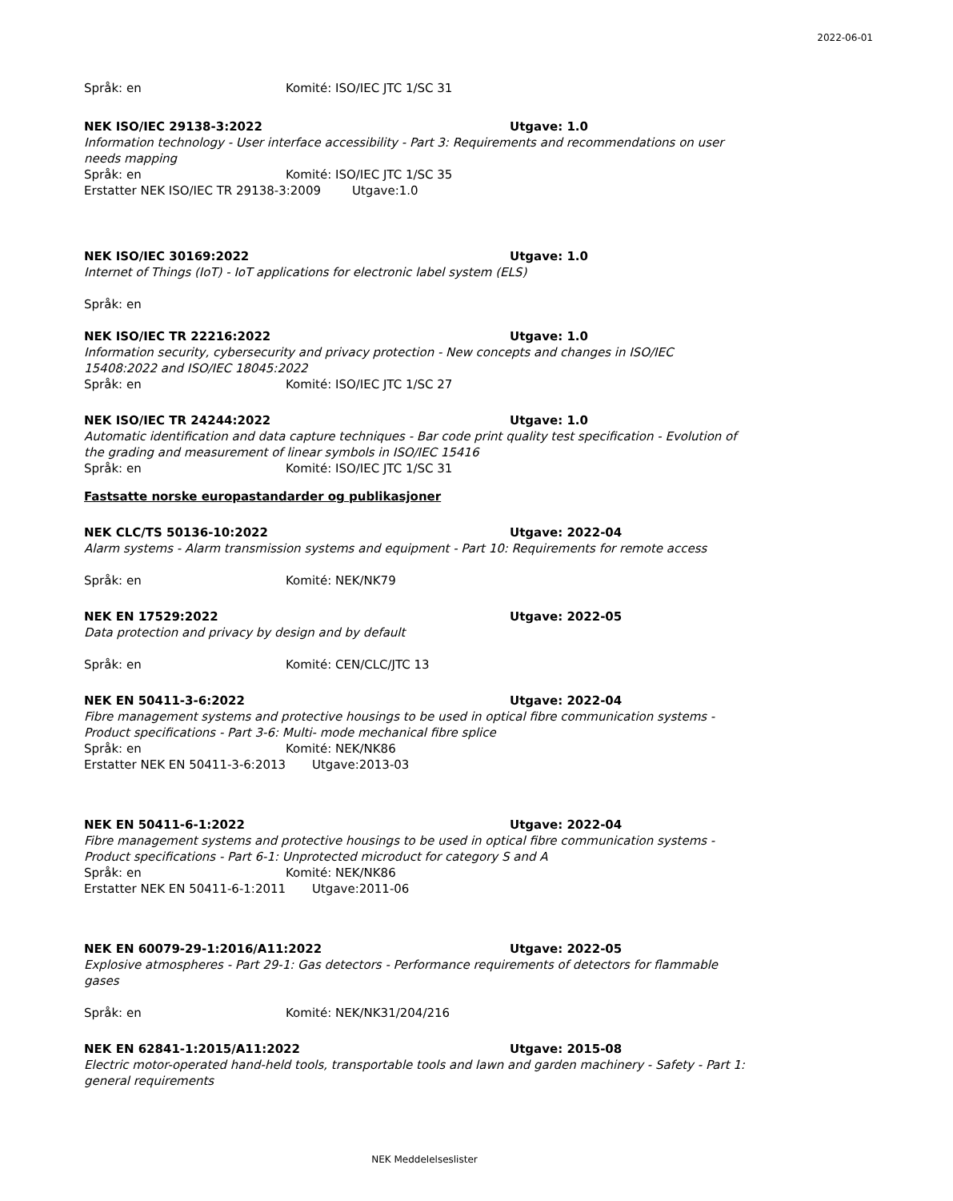2022-06-01
Språk: en Komité: ISO/IEC JTC 1/SC 31
NEK ISO/IEC 29138-3:2022 Utgave: 1.0
Information technology - User interface accessibility - Part 3: Requirements and recommendations on user needs mapping
Språk: en Komité: ISO/IEC JTC 1/SC 35
Erstatter NEK ISO/IEC TR 29138-3:2009 Utgave:1.0
NEK ISO/IEC 30169:2022 Utgave: 1.0
Internet of Things (IoT) - IoT applications for electronic label system (ELS)
Språk: en
NEK ISO/IEC TR 22216:2022 Utgave: 1.0
Information security, cybersecurity and privacy protection - New concepts and changes in ISO/IEC 15408:2022 and ISO/IEC 18045:2022
Språk: en Komité: ISO/IEC JTC 1/SC 27
NEK ISO/IEC TR 24244:2022 Utgave: 1.0
Automatic identification and data capture techniques - Bar code print quality test specification - Evolution of the grading and measurement of linear symbols in ISO/IEC 15416
Språk: en Komité: ISO/IEC JTC 1/SC 31
Fastsatte norske europastandarder og publikasjoner
NEK CLC/TS 50136-10:2022 Utgave: 2022-04
Alarm systems - Alarm transmission systems and equipment - Part 10: Requirements for remote access
Språk: en Komité: NEK/NK79
NEK EN 17529:2022 Utgave: 2022-05
Data protection and privacy by design and by default
Språk: en Komité: CEN/CLC/JTC 13
NEK EN 50411-3-6:2022 Utgave: 2022-04
Fibre management systems and protective housings to be used in optical fibre communication systems - Product specifications - Part 3-6: Multi- mode mechanical fibre splice
Språk: en Komité: NEK/NK86
Erstatter NEK EN 50411-3-6:2013 Utgave:2013-03
NEK EN 50411-6-1:2022 Utgave: 2022-04
Fibre management systems and protective housings to be used in optical fibre communication systems - Product specifications - Part 6-1: Unprotected microduct for category S and A
Språk: en Komité: NEK/NK86
Erstatter NEK EN 50411-6-1:2011 Utgave:2011-06
NEK EN 60079-29-1:2016/A11:2022 Utgave: 2022-05
Explosive atmospheres - Part 29-1: Gas detectors - Performance requirements of detectors for flammable gases
Språk: en Komité: NEK/NK31/204/216
NEK EN 62841-1:2015/A11:2022 Utgave: 2015-08
Electric motor-operated hand-held tools, transportable tools and lawn and garden machinery - Safety - Part 1: general requirements
NEK Meddelelseslister